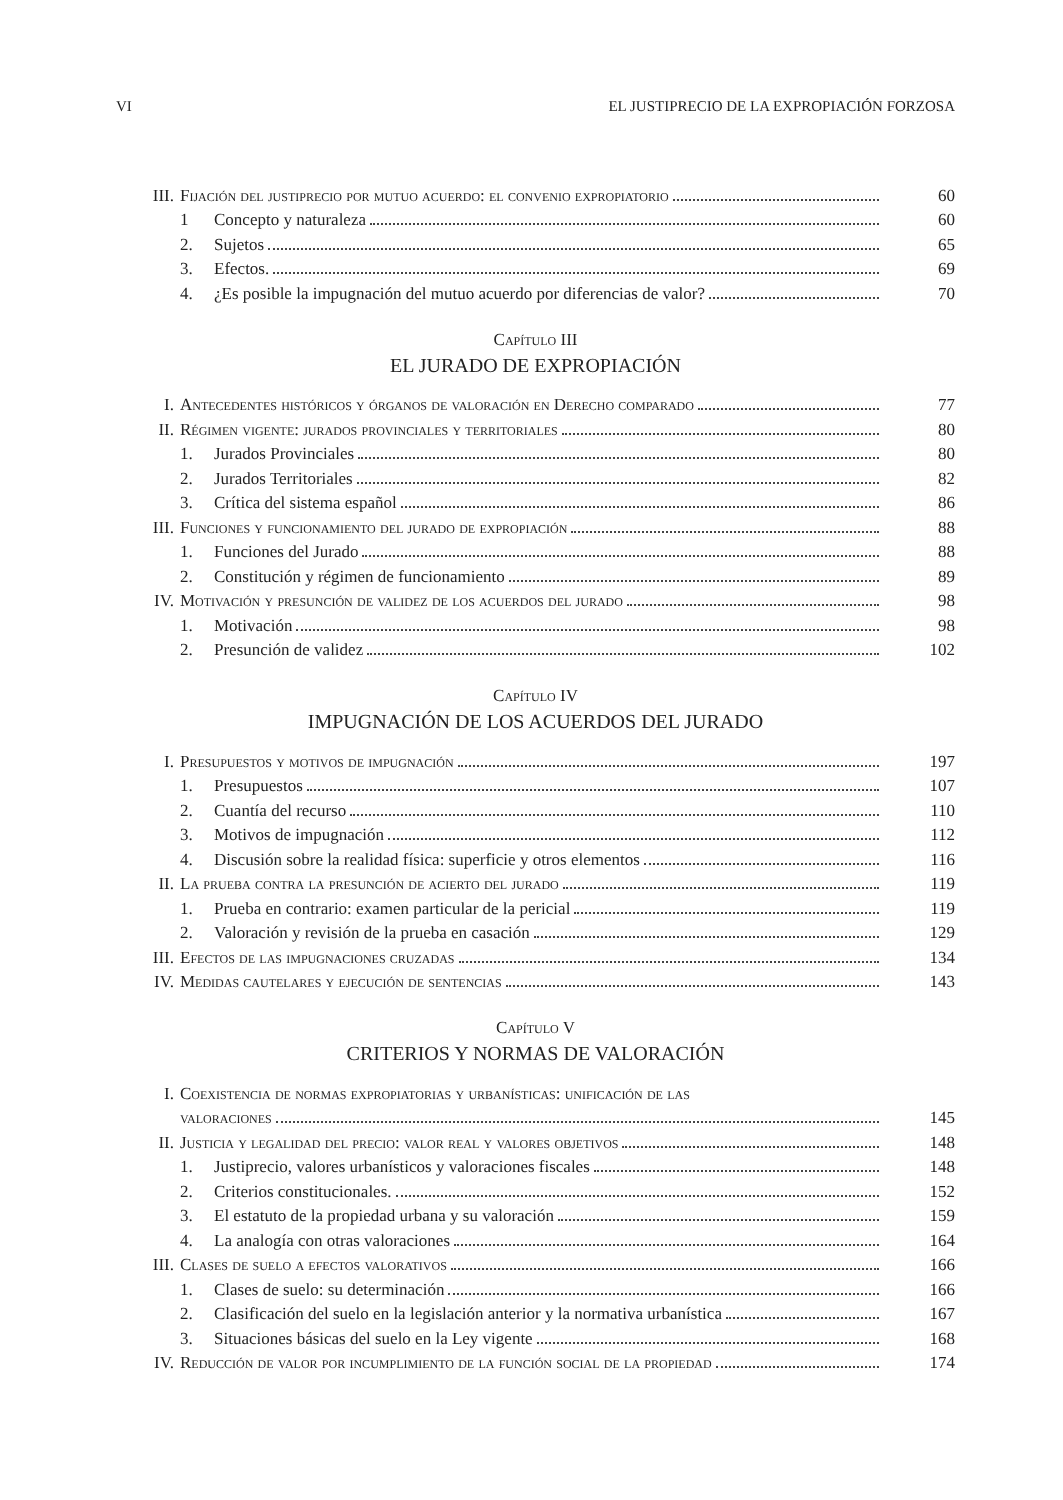VI EL JUSTIPRECIO DE LA EXPROPIACIÓN FORZOSA
| III. | Fijación del justiprecio por mutuo acuerdo: el convenio expropiatorio | | 60 |
| | 1 | Concepto y naturaleza | 60 |
| | 2. | Sujetos | 65 |
| | 3. | Efectos. | 69 |
| | 4. | ¿Es posible la impugnación del mutuo acuerdo por diferencias de valor? | 70 |
Capítulo III
EL JURADO DE EXPROPIACIÓN
| I. | Antecedentes históricos y órganos de valoración en Derecho comparado | | 77 |
| II. | Régimen vigente: jurados provinciales y territoriales | | 80 |
| | 1. | Jurados Provinciales | 80 |
| | 2. | Jurados Territoriales | 82 |
| | 3. | Crítica del sistema español | 86 |
| III. | Funciones y funcionamiento del jurado de expropiación | | 88 |
| | 1. | Funciones del Jurado | 88 |
| | 2. | Constitución y régimen de funcionamiento | 89 |
| IV. | Motivación y presunción de validez de los acuerdos del jurado | | 98 |
| | 1. | Motivación | 98 |
| | 2. | Presunción de validez | 102 |
Capítulo IV
IMPUGNACIÓN DE LOS ACUERDOS DEL JURADO
| I. | Presupuestos y motivos de impugnación | | 197 |
| | 1. | Presupuestos | 107 |
| | 2. | Cuantía del recurso | 110 |
| | 3. | Motivos de impugnación | 112 |
| | 4. | Discusión sobre la realidad física: superficie y otros elementos | 116 |
| II. | La prueba contra la presunción de acierto del jurado | | 119 |
| | 1. | Prueba en contrario: examen particular de la pericial | 119 |
| | 2. | Valoración y revisión de la prueba en casación | 129 |
| III. | Efectos de las impugnaciones cruzadas | | 134 |
| IV. | Medidas cautelares y ejecución de sentencias | | 143 |
Capítulo V
CRITERIOS Y NORMAS DE VALORACIÓN
| I. | Coexistencia de normas expropiatorias y urbanísticas: unificación de las | | |
| | valoraciones | | 145 |
| II. | Justicia y legalidad del precio: valor real y valores objetivos | | 148 |
| | 1. | Justiprecio, valores urbanísticos y valoraciones fiscales | 148 |
| | 2. | Criterios constitucionales. | 152 |
| | 3. | El estatuto de la propiedad urbana y su valoración | 159 |
| | 4. | La analogía con otras valoraciones | 164 |
| III. | Clases de suelo a efectos valorativos | | 166 |
| | 1. | Clases de suelo: su determinación | 166 |
| | 2. | Clasificación del suelo en la legislación anterior y la normativa urbanística | 167 |
| | 3. | Situaciones básicas del suelo en la Ley vigente | 168 |
| IV. | Reducción de valor por incumplimiento de la función social de la propiedad | | 174 |